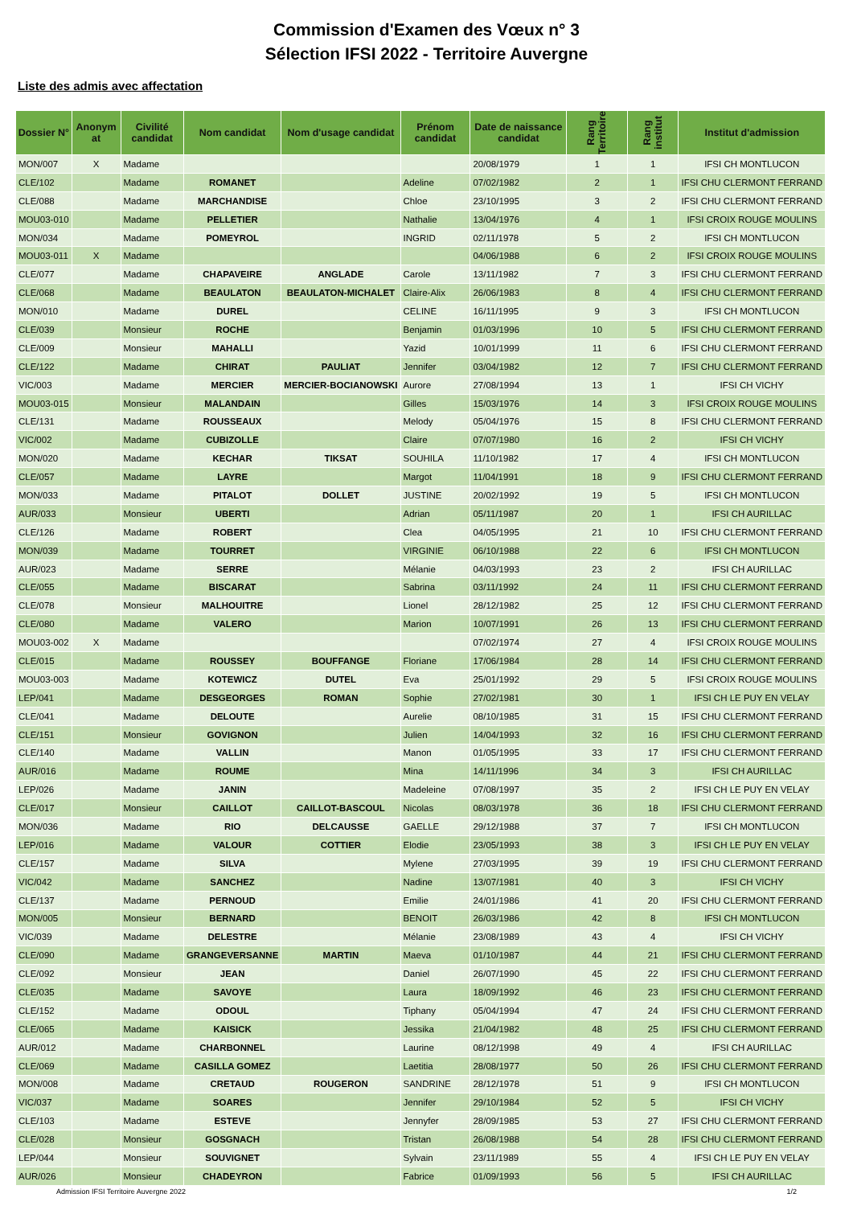Commission d'Examen des Vœux n° 3
Sélection IFSI 2022 - Territoire Auvergne
Liste des admis avec affectation
| Dossier N° | Anonym at | Civilité candidat | Nom candidat | Nom d'usage candidat | Prénom candidat | Date de naissance candidat | Rang Territoire | Rang institut | Institut d'admission |
| --- | --- | --- | --- | --- | --- | --- | --- | --- | --- |
| MON/007 | X | Madame | | | | 20/08/1979 | 1 | 1 | IFSI CH MONTLUCON |
| CLE/102 | | Madame | ROMANET | | Adeline | 07/02/1982 | 2 | 1 | IFSI CHU CLERMONT FERRAND |
| CLE/088 | | Madame | MARCHANDISE | | Chloe | 23/10/1995 | 3 | 2 | IFSI CHU CLERMONT FERRAND |
| MOU03-010 | | Madame | PELLETIER | | Nathalie | 13/04/1976 | 4 | 1 | IFSI CROIX ROUGE MOULINS |
| MON/034 | | Madame | POMEYROL | | INGRID | 02/11/1978 | 5 | 2 | IFSI CH MONTLUCON |
| MOU03-011 | X | Madame | | | | 04/06/1988 | 6 | 2 | IFSI CROIX ROUGE MOULINS |
| CLE/077 | | Madame | CHAPAVEIRE | ANGLADE | Carole | 13/11/1982 | 7 | 3 | IFSI CHU CLERMONT FERRAND |
| CLE/068 | | Madame | BEAULATON | BEAULATON-MICHALET | Claire-Alix | 26/06/1983 | 8 | 4 | IFSI CHU CLERMONT FERRAND |
| MON/010 | | Madame | DUREL | | CELINE | 16/11/1995 | 9 | 3 | IFSI CH MONTLUCON |
| CLE/039 | | Monsieur | ROCHE | | Benjamin | 01/03/1996 | 10 | 5 | IFSI CHU CLERMONT FERRAND |
| CLE/009 | | Monsieur | MAHALLI | | Yazid | 10/01/1999 | 11 | 6 | IFSI CHU CLERMONT FERRAND |
| CLE/122 | | Madame | CHIRAT | PAULIAT | Jennifer | 03/04/1982 | 12 | 7 | IFSI CHU CLERMONT FERRAND |
| VIC/003 | | Madame | MERCIER | MERCIER-BOCIANOWSKI | Aurore | 27/08/1994 | 13 | 1 | IFSI CH VICHY |
| MOU03-015 | | Monsieur | MALANDAIN | | Gilles | 15/03/1976 | 14 | 3 | IFSI CROIX ROUGE MOULINS |
| CLE/131 | | Madame | ROUSSEAUX | | Melody | 05/04/1976 | 15 | 8 | IFSI CHU CLERMONT FERRAND |
| VIC/002 | | Madame | CUBIZOLLE | | Claire | 07/07/1980 | 16 | 2 | IFSI CH VICHY |
| MON/020 | | Madame | KECHAR | TIKSAT | SOUHILA | 11/10/1982 | 17 | 4 | IFSI CH MONTLUCON |
| CLE/057 | | Madame | LAYRE | | Margot | 11/04/1991 | 18 | 9 | IFSI CHU CLERMONT FERRAND |
| MON/033 | | Madame | PITALOT | DOLLET | JUSTINE | 20/02/1992 | 19 | 5 | IFSI CH MONTLUCON |
| AUR/033 | | Monsieur | UBERTI | | Adrian | 05/11/1987 | 20 | 1 | IFSI CH AURILLAC |
| CLE/126 | | Madame | ROBERT | | Clea | 04/05/1995 | 21 | 10 | IFSI CHU CLERMONT FERRAND |
| MON/039 | | Madame | TOURRET | | VIRGINIE | 06/10/1988 | 22 | 6 | IFSI CH MONTLUCON |
| AUR/023 | | Madame | SERRE | | Mélanie | 04/03/1993 | 23 | 2 | IFSI CH AURILLAC |
| CLE/055 | | Madame | BISCARAT | | Sabrina | 03/11/1992 | 24 | 11 | IFSI CHU CLERMONT FERRAND |
| CLE/078 | | Monsieur | MALHOUITRE | | Lionel | 28/12/1982 | 25 | 12 | IFSI CHU CLERMONT FERRAND |
| CLE/080 | | Madame | VALERO | | Marion | 10/07/1991 | 26 | 13 | IFSI CHU CLERMONT FERRAND |
| MOU03-002 | X | Madame | | | | 07/02/1974 | 27 | 4 | IFSI CROIX ROUGE MOULINS |
| CLE/015 | | Madame | ROUSSEY | BOUFFANGE | Floriane | 17/06/1984 | 28 | 14 | IFSI CHU CLERMONT FERRAND |
| MOU03-003 | | Madame | KOTEWICZ | DUTEL | Eva | 25/01/1992 | 29 | 5 | IFSI CROIX ROUGE MOULINS |
| LEP/041 | | Madame | DESGEORGES | ROMAN | Sophie | 27/02/1981 | 30 | 1 | IFSI CH LE PUY EN VELAY |
| CLE/041 | | Madame | DELOUTE | | Aurelie | 08/10/1985 | 31 | 15 | IFSI CHU CLERMONT FERRAND |
| CLE/151 | | Monsieur | GOVIGNON | | Julien | 14/04/1993 | 32 | 16 | IFSI CHU CLERMONT FERRAND |
| CLE/140 | | Madame | VALLIN | | Manon | 01/05/1995 | 33 | 17 | IFSI CHU CLERMONT FERRAND |
| AUR/016 | | Madame | ROUME | | Mina | 14/11/1996 | 34 | 3 | IFSI CH AURILLAC |
| LEP/026 | | Madame | JANIN | | Madeleine | 07/08/1997 | 35 | 2 | IFSI CH LE PUY EN VELAY |
| CLE/017 | | Monsieur | CAILLOT | CAILLOT-BASCOUL | Nicolas | 08/03/1978 | 36 | 18 | IFSI CHU CLERMONT FERRAND |
| MON/036 | | Madame | RIO | DELCAUSSE | GAELLE | 29/12/1988 | 37 | 7 | IFSI CH MONTLUCON |
| LEP/016 | | Madame | VALOUR | COTTIER | Elodie | 23/05/1993 | 38 | 3 | IFSI CH LE PUY EN VELAY |
| CLE/157 | | Madame | SILVA | | Mylene | 27/03/1995 | 39 | 19 | IFSI CHU CLERMONT FERRAND |
| VIC/042 | | Madame | SANCHEZ | | Nadine | 13/07/1981 | 40 | 3 | IFSI CH VICHY |
| CLE/137 | | Madame | PERNOUD | | Emilie | 24/01/1986 | 41 | 20 | IFSI CHU CLERMONT FERRAND |
| MON/005 | | Monsieur | BERNARD | | BENOIT | 26/03/1986 | 42 | 8 | IFSI CH MONTLUCON |
| VIC/039 | | Madame | DELESTRE | | Mélanie | 23/08/1989 | 43 | 4 | IFSI CH VICHY |
| CLE/090 | | Madame | GRANGEVERSANNE | MARTIN | Maeva | 01/10/1987 | 44 | 21 | IFSI CHU CLERMONT FERRAND |
| CLE/092 | | Monsieur | JEAN | | Daniel | 26/07/1990 | 45 | 22 | IFSI CHU CLERMONT FERRAND |
| CLE/035 | | Madame | SAVOYE | | Laura | 18/09/1992 | 46 | 23 | IFSI CHU CLERMONT FERRAND |
| CLE/152 | | Madame | ODOUL | | Tiphany | 05/04/1994 | 47 | 24 | IFSI CHU CLERMONT FERRAND |
| CLE/065 | | Madame | KAISICK | | Jessika | 21/04/1982 | 48 | 25 | IFSI CHU CLERMONT FERRAND |
| AUR/012 | | Madame | CHARBONNEL | | Laurine | 08/12/1998 | 49 | 4 | IFSI CH AURILLAC |
| CLE/069 | | Madame | CASILLA GOMEZ | | Laetitia | 28/08/1977 | 50 | 26 | IFSI CHU CLERMONT FERRAND |
| MON/008 | | Madame | CRETAUD | ROUGERON | SANDRINE | 28/12/1978 | 51 | 9 | IFSI CH MONTLUCON |
| VIC/037 | | Madame | SOARES | | Jennifer | 29/10/1984 | 52 | 5 | IFSI CH VICHY |
| CLE/103 | | Madame | ESTEVE | | Jennyfer | 28/09/1985 | 53 | 27 | IFSI CHU CLERMONT FERRAND |
| CLE/028 | | Monsieur | GOSGNACH | | Tristan | 26/08/1988 | 54 | 28 | IFSI CHU CLERMONT FERRAND |
| LEP/044 | | Monsieur | SOUVIGNET | | Sylvain | 23/11/1989 | 55 | 4 | IFSI CH LE PUY EN VELAY |
| AUR/026 | | Monsieur | CHADEYRON | | Fabrice | 01/09/1993 | 56 | 5 | IFSI CH AURILLAC |
Admission IFSI Territoire Auvergne 2022 1/2